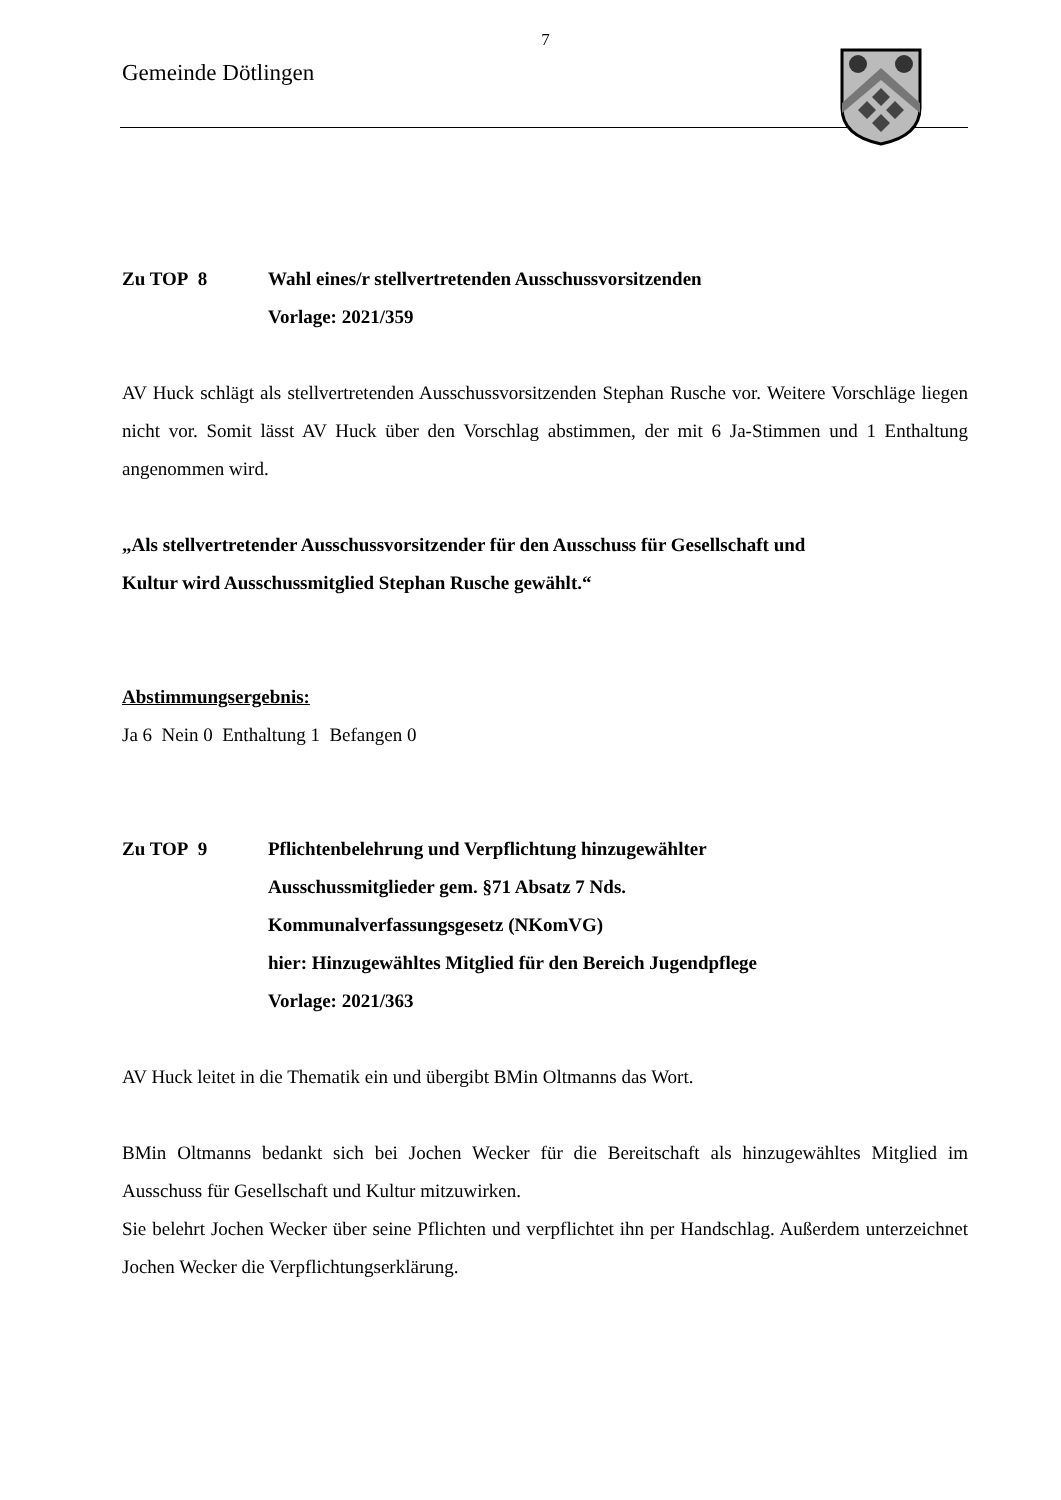7
Gemeinde Dötlingen
Zu TOP 8 Wahl eines/r stellvertretenden Ausschussvorsitzenden
Vorlage: 2021/359
AV Huck schlägt als stellvertretenden Ausschussvorsitzenden Stephan Rusche vor. Weitere Vorschläge liegen nicht vor. Somit lässt AV Huck über den Vorschlag abstimmen, der mit 6 Ja-Stimmen und 1 Enthaltung angenommen wird.
„Als stellvertretender Ausschussvorsitzender für den Ausschuss für Gesellschaft und
Kultur wird Ausschussmitglied Stephan Rusche gewählt.“
Abstimmungsergebnis:
Ja 6 Nein 0 Enthaltung 1 Befangen 0
Zu TOP 9 Pflichtenbelehrung und Verpflichtung hinzugewählter
Ausschussmitglieder gem. §71 Absatz 7 Nds.
Kommunalverfassungsgesetz (NKomVG)
hier: Hinzugewähltes Mitglied für den Bereich Jugendpflege
Vorlage: 2021/363
AV Huck leitet in die Thematik ein und übergibt BMin Oltmanns das Wort.
BMin Oltmanns bedankt sich bei Jochen Wecker für die Bereitschaft als hinzugewähltes Mitglied im Ausschuss für Gesellschaft und Kultur mitzuwirken.
Sie belehrt Jochen Wecker über seine Pflichten und verpflichtet ihn per Handschlag. Außerdem unterzeichnet Jochen Wecker die Verpflichtungserklärung.